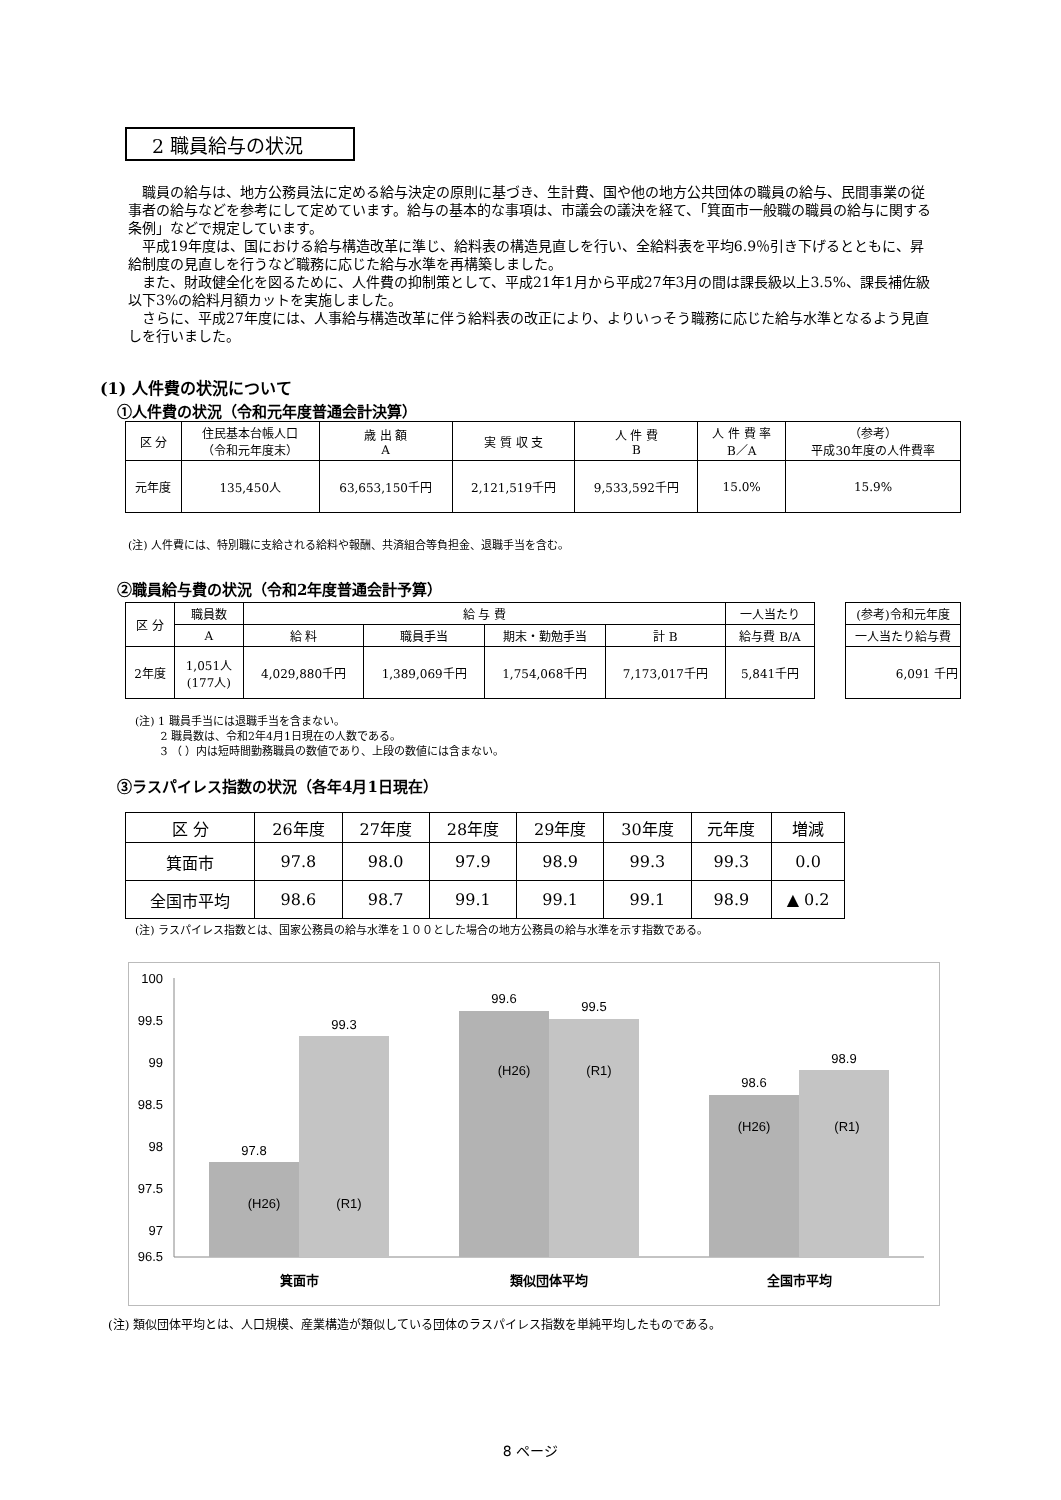2 職員給与の状況
職員の給与は、地方公務員法に定める給与決定の原則に基づき、生計費、国や他の地方公共団体の職員の給与、民間事業の従事者の給与などを参考にして定めています。給与の基本的な事項は、市議会の議決を経て、「箕面市一般職の職員の給与に関する条例」などで規定しています。
平成19年度は、国における給与構造改革に準じ、給料表の構造見直しを行い、全給料表を平均6.9％引き下げるとともに、昇給制度の見直しを行うなど職務に応じた給与水準を再構築しました。
また、財政健全化を図るために、人件費の抑制策として、平成21年1月から平成27年3月の間は課長級以上3.5%、課長補佐級以下3%の給料月額カットを実施しました。
さらに、平成27年度には、人事給与構造改革に伴う給料表の改正により、よりいっそう職務に応じた給与水準となるよう見直しを行いました。
(1) 人件費の状況について
①人件費の状況（令和元年度普通会計決算）
| 区 分 | 住民基本台帳人口 （令和元年度末） | 歳 出 額 A | 実 質 収 支 | 人 件 費 B | 人 件 費 率 B／A | （参考） 平成30年度の人件費率 |
| 元年度 | 135,450人 | 63,653,150千円 | 2,121,519千円 | 9,533,592千円 | 15.0% | 15.9% |
(注) 人件費には、特別職に支給される給料や報酬、共済組合等負担金、退職手当を含む。
②職員給与費の状況（令和2年度普通会計予算）
| 区 分 | 職員数 | 給 与 費 | | | | 一人当たり |
| | A | 給 料 | 職員手当 | 期末・勤勉手当 | 計 B | 給与費 B/A |
| 2年度 | 1,051人 (177人) | 4,029,880千円 | 1,389,069千円 | 1,754,068千円 | 7,173,017千円 | 5,841千円 |
| (参考)令和元年度 |
| 一人当たり給与費 |
| 6,091 千円 |
(注) 1 職員手当には退職手当を含まない。
　　 2 職員数は、令和2年4月1日現在の人数である。
　　 3 （ ）内は短時間勤務職員の数値であり、上段の数値には含まない。
③ラスパイレス指数の状況（各年4月1日現在）
| 区 分 | 26年度 | 27年度 | 28年度 | 29年度 | 30年度 | 元年度 | 増減 |
| 箕面市 | 97.8 | 98.0 | 97.9 | 98.9 | 99.3 | 99.3 | 0.0 |
| 全国市平均 | 98.6 | 98.7 | 99.1 | 99.1 | 99.1 | 98.9 | ▲ 0.2 |
(注) ラスパイレス指数とは、国家公務員の給与水準を１００とした場合の地方公務員の給与水準を示す指数である。
100
99.5
99
98.5
98
97.5
97
96.5
97.8
99.3
99.6
99.5
98.6
98.9
(H26)
(R1)
(H26)
(R1)
(H26)
(R1)
箕面市
類似団体平均
全国市平均
(注) 類似団体平均とは、人口規模、産業構造が類似している団体のラスパイレス指数を単純平均したものである。
8 ページ